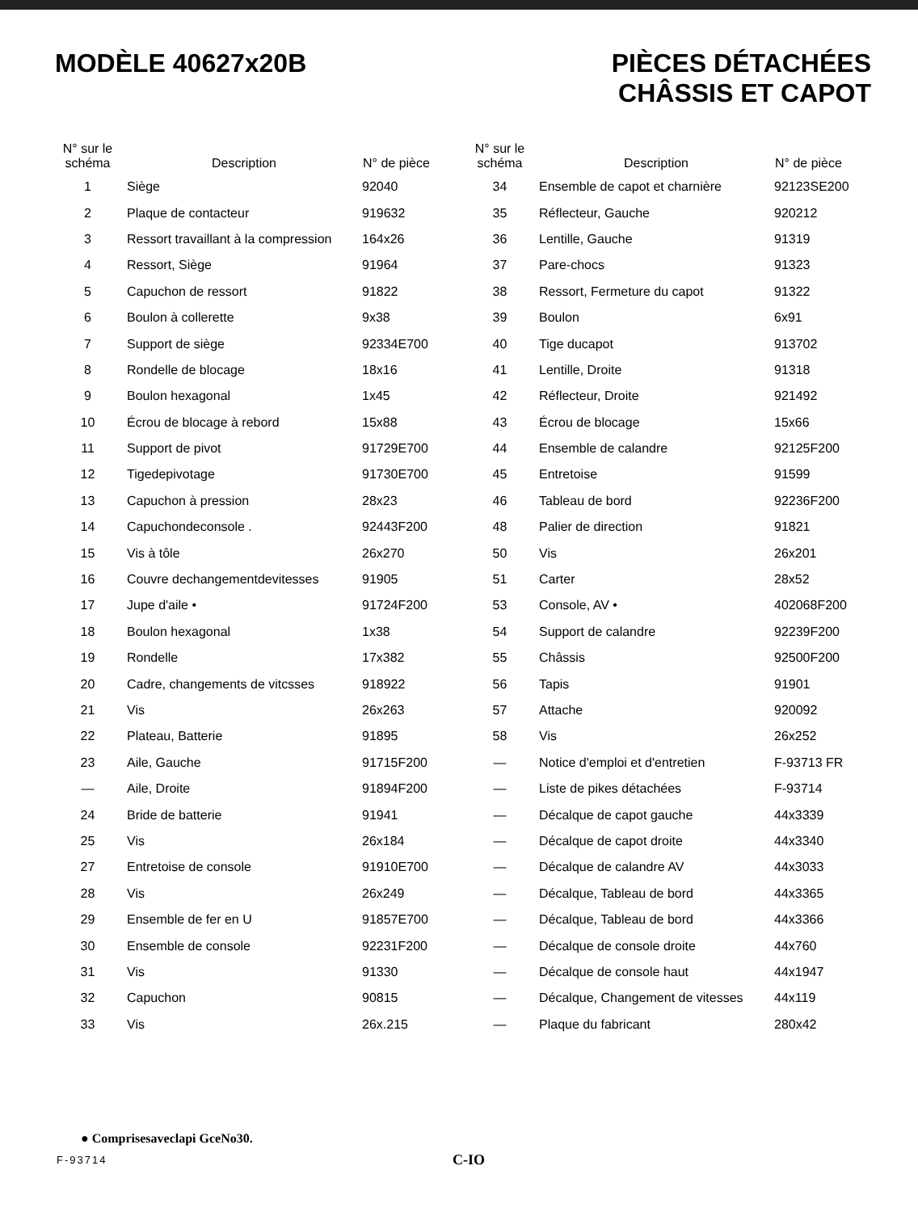MODÈLE 40627x20B PIÈCES DÉTACHÉES
CHÂSSIS ET CAPOT
| N° sur le schéma | Description | N° de pièce |
| --- | --- | --- |
| 1 | Siège | 92040 |
| 2 | Plaque de contacteur | 919632 |
| 3 | Ressort travaillant à la compression | 164x26 |
| 4 | Ressort, Siège | 91964 |
| 5 | Capuchon de ressort | 91822 |
| 6 | Boulon à collerette | 9x38 |
| 7 | Support de siège | 92334E700 |
| 8 | Rondelle de blocage | 18x16 |
| 9 | Boulon hexagonal | 1x45 |
| 10 | Écrou de blocage à rebord | 15x88 |
| 11 | Support de pivot | 91729E700 |
| 12 | Tigedepivotage | 91730E700 |
| 13 | Capuchon à pression | 28x23 |
| 14 | Capuchondeconsole . | 92443F200 |
| 15 | Vis à tôle | 26x270 |
| 16 | Couvre dechangementdevitesses | 91905 |
| 17 | Jupe d'aile • | 91724F200 |
| 18 | Boulon hexagonal | 1x38 |
| 19 | Rondelle | 17x382 |
| 20 | Cadre, changements de vitcsses | 918922 |
| 21 | Vis | 26x263 |
| 22 | Plateau, Batterie | 91895 |
| 23 | Aile, Gauche | 91715F200 |
| — | Aile, Droite | 91894F200 |
| 24 | Bride de batterie | 91941 |
| 25 | Vis | 26x184 |
| 27 | Entretoise de console | 91910E700 |
| 28 | Vis | 26x249 |
| 29 | Ensemble de fer en U | 91857E700 |
| 30 | Ensemble de console | 92231F200 |
| 31 | Vis | 91330 |
| 32 | Capuchon | 90815 |
| 33 | Vis | 26x.215 |
| N° sur le schéma | Description | N° de pièce |
| --- | --- | --- |
| 34 | Ensemble de capot et charnière | 92123SE200 |
| 35 | Réflecteur, Gauche | 920212 |
| 36 | Lentille, Gauche | 91319 |
| 37 | Pare-chocs | 91323 |
| 38 | Ressort, Fermeture du capot | 91322 |
| 39 | Boulon | 6x91 |
| 40 | Tige ducapot | 913702 |
| 41 | Lentille, Droite | 91318 |
| 42 | Réflecteur, Droite | 921492 |
| 43 | Écrou de blocage | 15x66 |
| 44 | Ensemble de calandre | 92125F200 |
| 45 | Entretoise | 91599 |
| 46 | Tableau de bord | 92236F200 |
| 48 | Palier de direction | 91821 |
| 50 | Vis | 26x201 |
| 51 | Carter | 28x52 |
| 53 | Console, AV • | 402068F200 |
| 54 | Support de calandre | 92239F200 |
| 55 | Châssis | 92500F200 |
| 56 | Tapis | 91901 |
| 57 | Attache | 920092 |
| 58 | Vis | 26x252 |
| — | Notice d'emploi et d'entretien | F-93713 FR |
| — | Liste de pikes détachées | F-93714 |
| — | Décalque de capot gauche | 44x3339 |
| — | Décalque de capot droite | 44x3340 |
| — | Décalque de calandre AV | 44x3033 |
| — | Décalque, Tableau de bord | 44x3365 |
| — | Décalque, Tableau de bord | 44x3366 |
| — | Décalque de console droite | 44x760 |
| — | Décalque de console haut | 44x1947 |
| — | Décalque, Changement de vitesses | 44x119 |
| — | Plaque du fabricant | 280x42 |
● Comprisesaveclapi GceNo30.
F-93714 C-IO